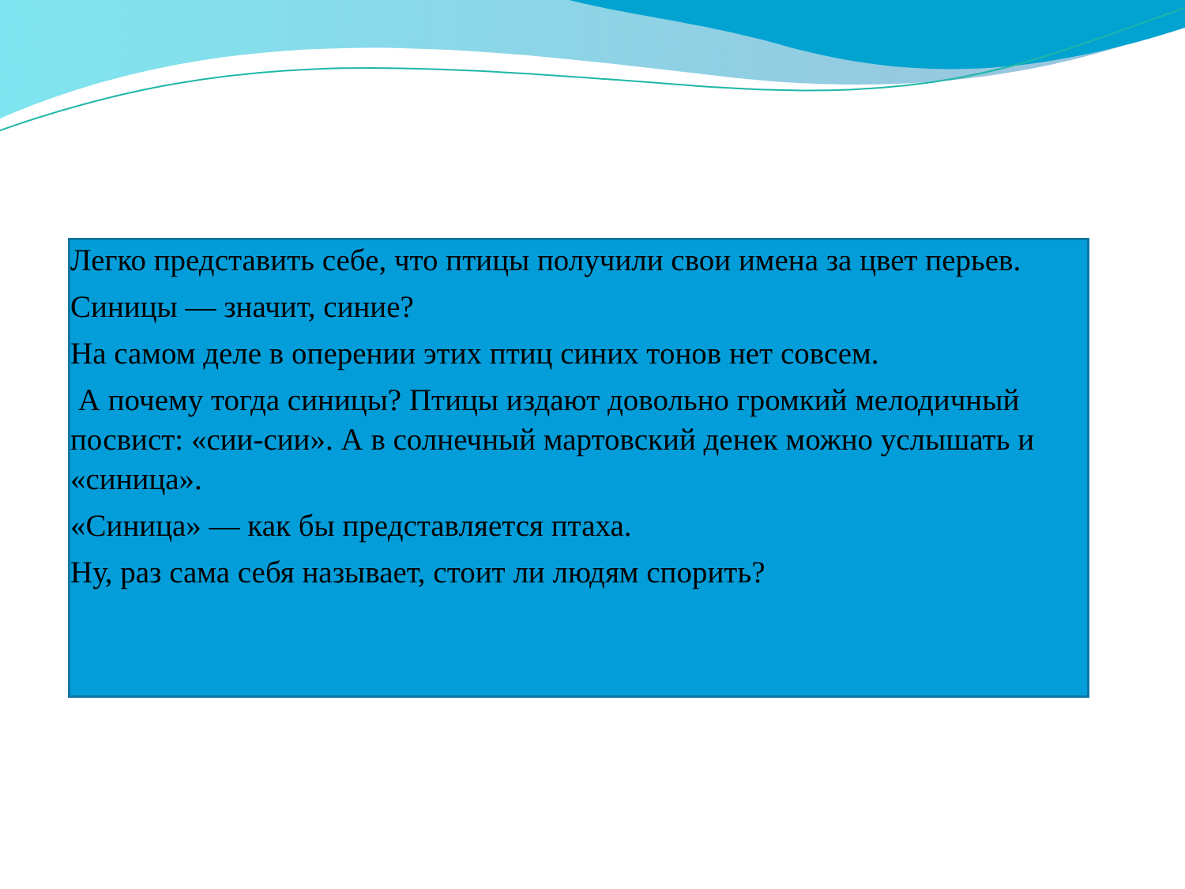Легко представить себе, что птицы получили свои имена за цвет перьев.
Синицы — значит, синие?
На самом деле в оперении этих птиц синих тонов нет совсем.
А почему тогда синицы? Птицы издают довольно громкий мелодичный посвист: «сии-сии». А в солнечный мартовский денек можно услышать и «синица».
«Синица» — как бы представляется птаха.
Ну, раз сама себя называет, стоит ли людям спорить?